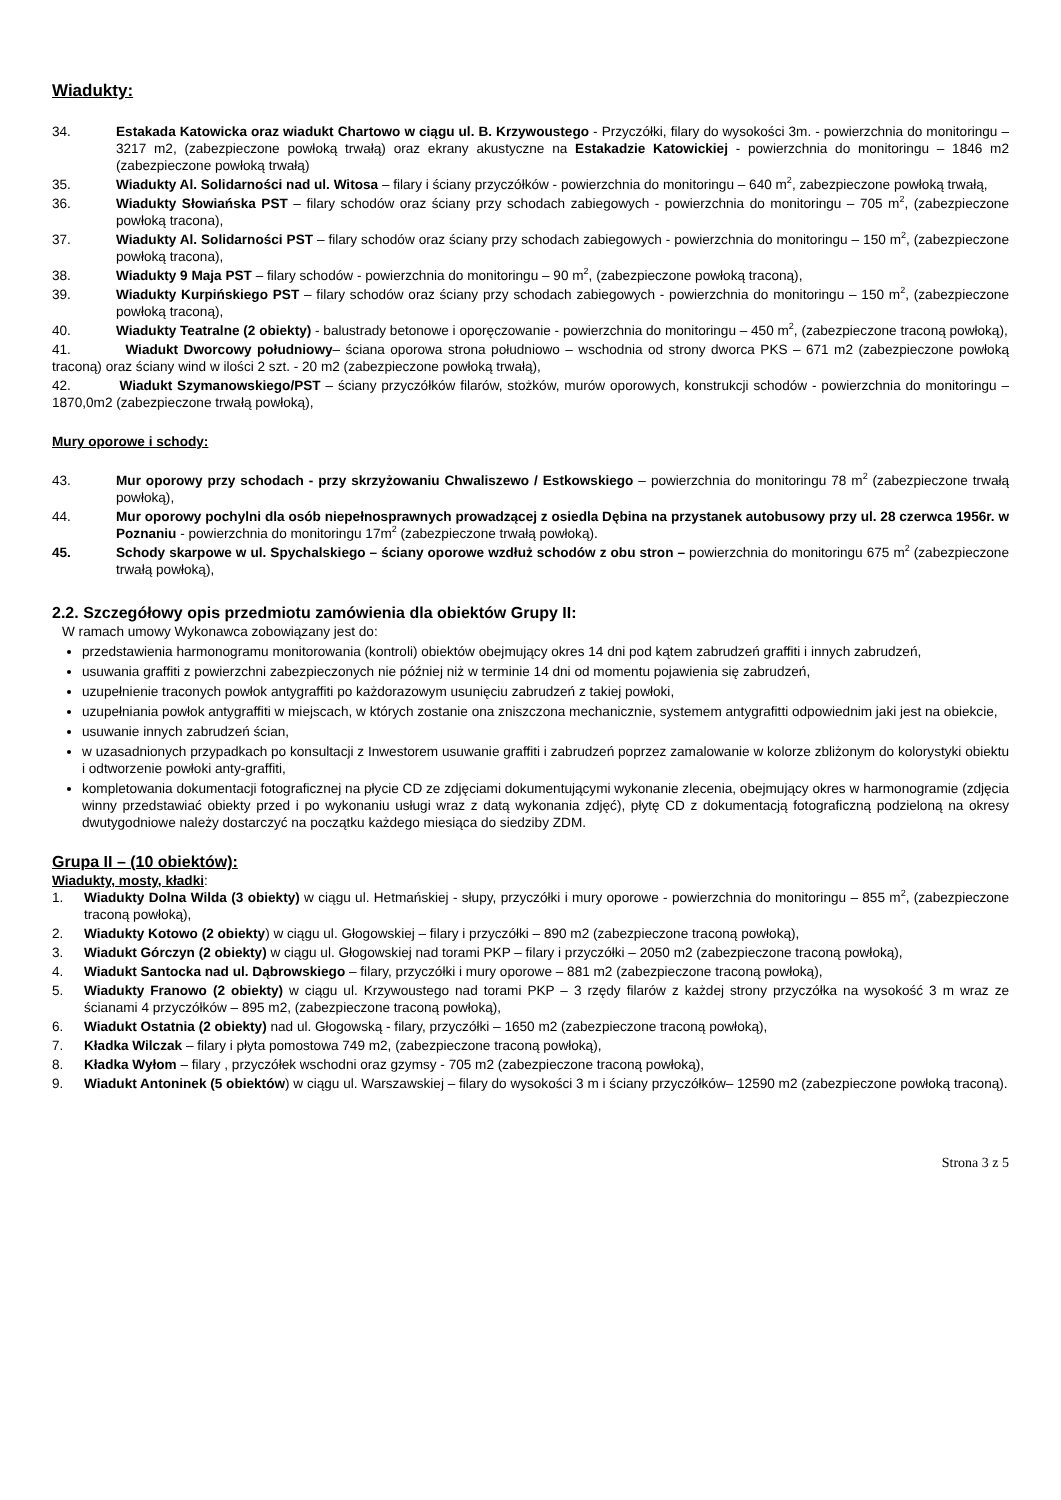Wiadukty:
34. Estakada Katowicka oraz wiadukt Chartowo w ciągu ul. B. Krzywoustego - Przyczółki, filary do wysokości 3m. - powierzchnia do monitoringu – 3217 m2, (zabezpieczone powłoką trwałą) oraz ekrany akustyczne na Estakadzie Katowickiej - powierzchnia do monitoringu – 1846 m2 (zabezpieczone powłoką trwałą)
35. Wiadukty Al. Solidarności nad ul. Witosa – filary i ściany przyczółków - powierzchnia do monitoringu – 640 m<sup>2</sup>, zabezpieczone powłoką trwałą,
36. Wiadukty Słowiańska PST – filary schodów oraz ściany przy schodach zabiegowych - powierzchnia do monitoringu – 705 m<sup>2</sup>, (zabezpieczone powłoką tracona),
37. Wiadukty Al. Solidarności PST – filary schodów oraz ściany przy schodach zabiegowych - powierzchnia do monitoringu – 150 m<sup>2</sup>, (zabezpieczone powłoką tracona),
38. Wiadukty 9 Maja PST – filary schodów - powierzchnia do monitoringu – 90 m<sup>2</sup>, (zabezpieczone powłoką traconą),
39. Wiadukty Kurpińskiego PST – filary schodów oraz ściany przy schodach zabiegowych - powierzchnia do monitoringu – 150 m<sup>2</sup>, (zabezpieczone powłoką traconą),
40. Wiadukty Teatralne (2 obiekty) - balustrady betonowe i oporęczowanie - powierzchnia do monitoringu – 450 m<sup>2</sup>, (zabezpieczone traconą powłoką),
41. Wiadukt Dworcowy południowy– ściana oporowa strona południowo – wschodnia od strony dworca PKS – 671 m2 (zabezpieczone powłoką traconą) oraz ściany wind w ilości 2 szt. - 20 m2 (zabezpieczone powłoką trwałą),
42. Wiadukt Szymanowskiego/PST – ściany przyczółków filarów, stożków, murów oporowych, konstrukcji schodów - powierzchnia do monitoringu – 1870,0m2 (zabezpieczone trwałą powłoką),
Mury oporowe i schody:
43. Mur oporowy przy schodach - przy skrzyżowaniu Chwaliszewo / Estkowskiego – powierzchnia do monitoringu 78 m<sup>2</sup> (zabezpieczone trwałą powłoką),
44. Mur oporowy pochylni dla osób niepełnosprawnych prowadzącej z osiedla Dębina na przystanek autobusowy przy ul. 28 czerwca 1956r. w Poznaniu - powierzchnia do monitoringu 17m<sup>2</sup> (zabezpieczone trwałą powłoką).
45. Schody skarpowe w ul. Spychalskiego – ściany oporowe wzdłuż schodów z obu stron – powierzchnia do monitoringu 675 m<sup>2</sup> (zabezpieczone trwałą powłoką),
2.2. Szczegółowy opis przedmiotu zamówienia dla obiektów Grupy II:
W ramach umowy Wykonawca zobowiązany jest do:
przedstawienia harmonogramu monitorowania (kontroli) obiektów obejmujący okres 14 dni pod kątem zabrudzeń graffiti i innych zabrudzeń,
usuwania graffiti z powierzchni zabezpieczonych nie później niż w terminie 14 dni od momentu pojawienia się zabrudzeń,
uzupełnienie traconych powłok antygraffiti po każdorazowym usunięciu zabrudzeń z takiej powłoki,
uzupełniania powłok antygraffiti w miejscach, w których zostanie ona zniszczona mechanicznie, systemem antygrafitti odpowiednim jaki jest na obiekcie,
usuwanie innych zabrudzeń ścian,
w uzasadnionych przypadkach po konsultacji z Inwestorem usuwanie graffiti i zabrudzeń poprzez zamalowanie w kolorze zbliżonym do kolorystyki obiektu i odtworzenie powłoki anty-graffiti,
kompletowania dokumentacji fotograficznej na płycie CD ze zdjęciami dokumentującymi wykonanie zlecenia, obejmujący okres w harmonogramie (zdjęcia winny przedstawiać obiekty przed i po wykonaniu usługi wraz z datą wykonania zdjęć), płytę CD z dokumentacją fotograficzną podzieloną na okresy dwutygodniowe należy dostarczyć na początku każdego miesiąca do siedziby ZDM.
Grupa II – (10 obiektów):
Wiadukty, mosty, kładki:
1. Wiadukty Dolna Wilda (3 obiekty) w ciągu ul. Hetmańskiej - słupy, przyczółki i mury oporowe - powierzchnia do monitoringu – 855 m<sup>2</sup>, (zabezpieczone traconą powłoką),
2. Wiadukty Kotowo (2 obiekty) w ciągu ul. Głogowskiej – filary i przyczółki – 890 m2 (zabezpieczone traconą powłoką),
3. Wiadukt Górczyn (2 obiekty) w ciągu ul. Głogowskiej nad torami PKP – filary i przyczółki – 2050 m2 (zabezpieczone traconą powłoką),
4. Wiadukt Santocka nad ul. Dąbrowskiego – filary, przyczółki i mury oporowe – 881 m2 (zabezpieczone traconą powłoką),
5. Wiadukty Franowo (2 obiekty) w ciągu ul. Krzywoustego nad torami PKP – 3 rzędy filarów z każdej strony przyczółka na wysokość 3 m wraz ze ścianami 4 przyczółków – 895 m2, (zabezpieczone traconą powłoką),
6. Wiadukt Ostatnia (2 obiekty) nad ul. Głogowską - filary, przyczółki – 1650 m2 (zabezpieczone traconą powłoką),
7. Kładka Wilczak – filary i płyta pomostowa 749 m2, (zabezpieczone traconą powłoką),
8. Kładka Wyłom – filary , przyczółek wschodni oraz gzymsy - 705 m2 (zabezpieczone traconą powłoką),
9. Wiadukt Antoninek (5 obiektów) w ciągu ul. Warszawskiej – filary do wysokości 3 m i ściany przyczółków– 12590 m2 (zabezpieczone powłoką traconą).
Strona 3 z 5